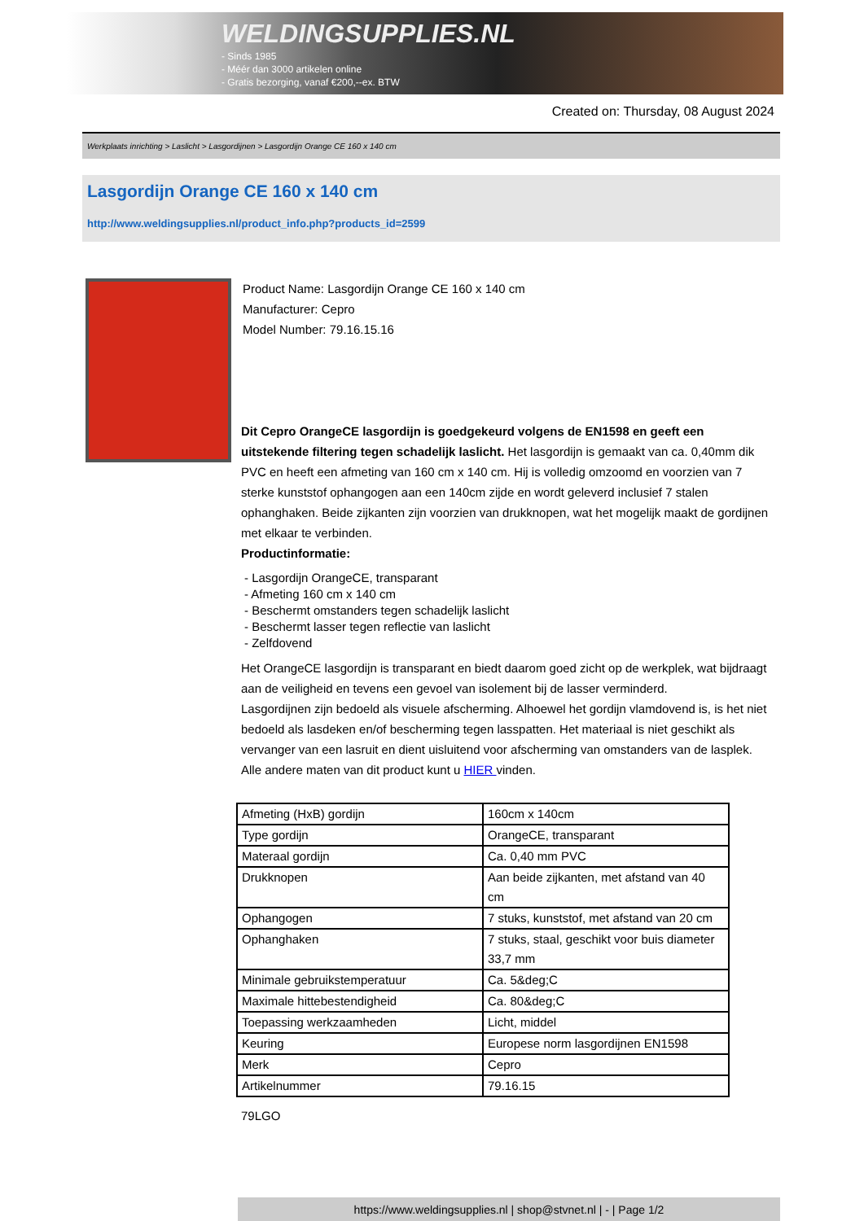WELDINGSUPPLIES.NL
- Sinds 1985
- Méér dan 3000 artikelen online
- Gratis bezorging, vanaf €200,--ex. BTW
Created on: Thursday, 08 August 2024
Werkplaats inrichting > Laslicht > Lasgordijnen > Lasgordijn Orange CE 160 x 140 cm
Lasgordijn Orange CE 160 x 140 cm
http://www.weldingsupplies.nl/product_info.php?products_id=2599
Product Name: Lasgordijn Orange CE 160 x 140 cm
Manufacturer: Cepro
Model Number: 79.16.15.16
Dit Cepro OrangeCE lasgordijn is goedgekeurd volgens de EN1598 en geeft een uitstekende filtering tegen schadelijk laslicht. Het lasgordijn is gemaakt van ca. 0,40mm dik PVC en heeft een afmeting van 160 cm x 140 cm. Hij is volledig omzoomd en voorzien van 7 sterke kunststof ophangogen aan een 140cm zijde en wordt geleverd inclusief 7 stalen ophanghaken. Beide zijkanten zijn voorzien van drukknopen, wat het mogelijk maakt de gordijnen met elkaar te verbinden.
Productinformatie:
- Lasgordijn OrangeCE, transparant
- Afmeting 160 cm x 140 cm
- Beschermt omstanders tegen schadelijk laslicht
- Beschermt lasser tegen reflectie van laslicht
- Zelfdovend
Het OrangeCE lasgordijn is transparant en biedt daarom goed zicht op de werkplek, wat bijdraagt aan de veiligheid en tevens een gevoel van isolement bij de lasser verminderd.
Lasgordijnen zijn bedoeld als visuele afscherming. Alhoewel het gordijn vlamdovend is, is het niet bedoeld als lasdeken en/of bescherming tegen lasspatten. Het materiaal is niet geschikt als vervanger van een lasruit en dient uisluitend voor afscherming van omstanders van de lasplek.
Alle andere maten van dit product kunt u HIER vinden.
| Afmeting (HxB) gordijn | 160cm x 140cm |
| Type gordijn | OrangeCE, transparant |
| Materaal gordijn | Ca. 0,40 mm PVC |
| Drukknopen | Aan beide zijkanten, met afstand van 40 cm |
| Ophangogen | 7 stuks, kunststof, met afstand van 20 cm |
| Ophanghaken | 7 stuks, staal, geschikt voor buis diameter 33,7 mm |
| Minimale gebruikstemperatuur | Ca. 5&deg;C |
| Maximale hittebestendigheid | Ca. 80&deg;C |
| Toepassing werkzaamheden | Licht, middel |
| Keuring | Europese norm lasgordijnen EN1598 |
| Merk | Cepro |
| Artikelnummer | 79.16.15 |
79LGO
https://www.weldingsupplies.nl | shop@stvnet.nl | - | Page 1/2